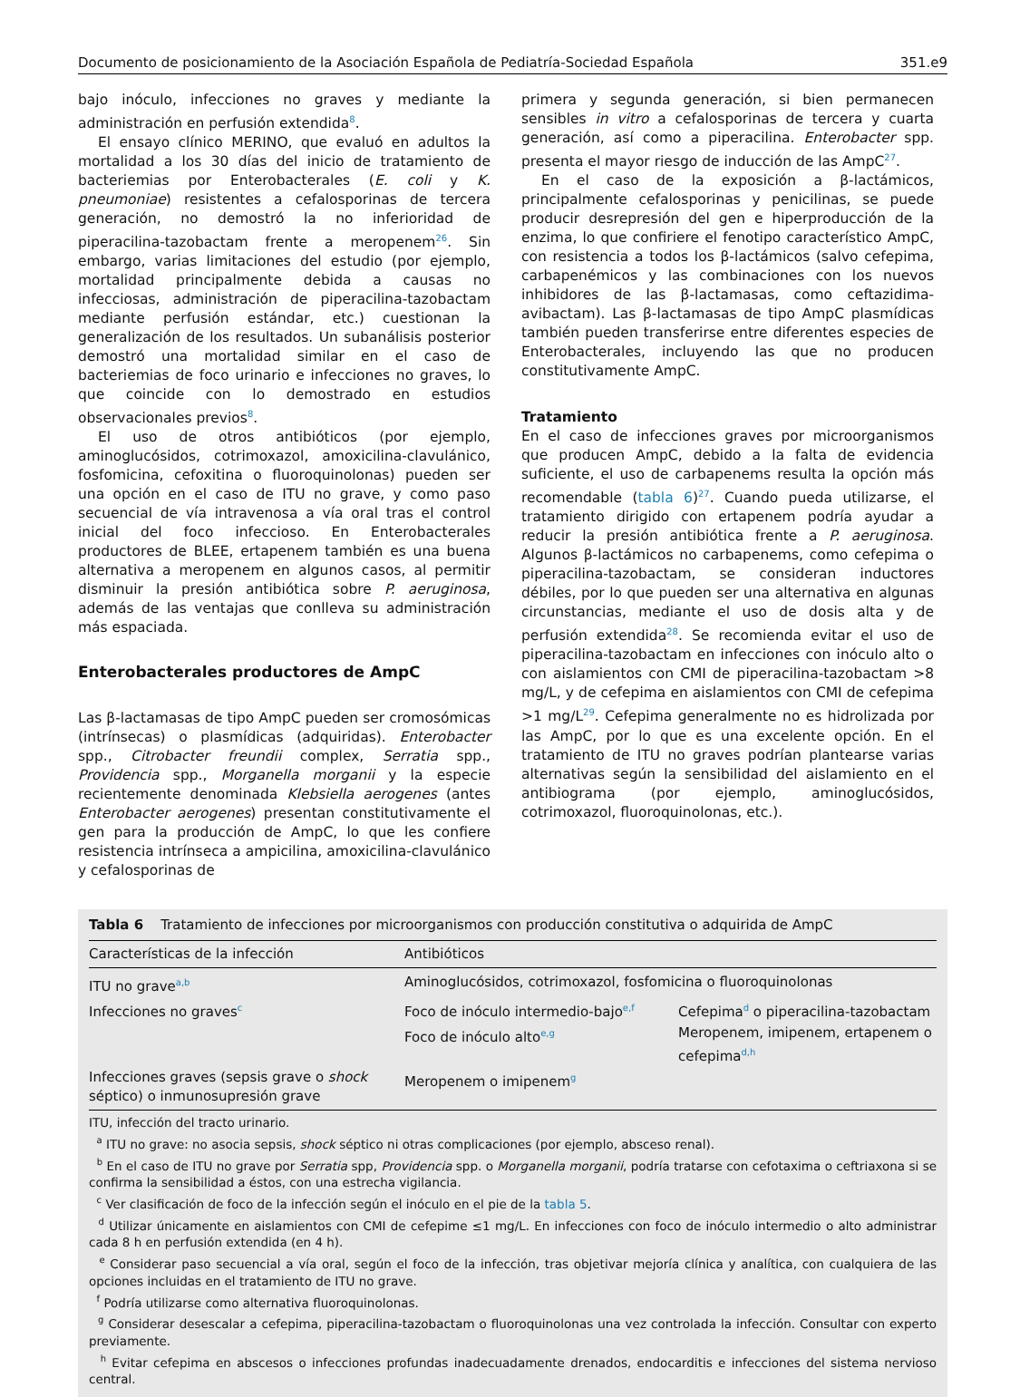Documento de posicionamiento de la Asociación Española de Pediatría-Sociedad Española 351.e9
bajo inóculo, infecciones no graves y mediante la administración en perfusión extendida<sup>8</sup>.
El ensayo clínico MERINO, que evaluó en adultos la mortalidad a los 30 días del inicio de tratamiento de bacteriemias por Enterobacterales (E. coli y K. pneumoniae) resistentes a cefalosporinas de tercera generación, no demostró la no inferioridad de piperacilina-tazobactam frente a meropenem<sup>26</sup>. Sin embargo, varias limitaciones del estudio (por ejemplo, mortalidad principalmente debida a causas no infecciosas, administración de piperacilina-tazobactam mediante perfusión estándar, etc.) cuestionan la generalización de los resultados. Un subanálisis posterior demostró una mortalidad similar en el caso de bacteriemias de foco urinario e infecciones no graves, lo que coincide con lo demostrado en estudios observacionales previos<sup>8</sup>.
El uso de otros antibióticos (por ejemplo, aminoglucósidos, cotrimoxazol, amoxicilina-clavulánico, fosfomicina, cefoxitina o fluoroquinolonas) pueden ser una opción en el caso de ITU no grave, y como paso secuencial de vía intravenosa a vía oral tras el control inicial del foco infeccioso. En Enterobacterales productores de BLEE, ertapenem también es una buena alternativa a meropenem en algunos casos, al permitir disminuir la presión antibiótica sobre P. aeruginosa, además de las ventajas que conlleva su administración más espaciada.
Enterobacterales productores de AmpC
Las β-lactamasas de tipo AmpC pueden ser cromosómicas (intrínsecas) o plasmídicas (adquiridas). Enterobacter spp., Citrobacter freundii complex, Serratia spp., Providencia spp., Morganella morganii y la especie recientemente denominada Klebsiella aerogenes (antes Enterobacter aerogenes) presentan constitutivamente el gen para la producción de AmpC, lo que les confiere resistencia intrínseca a ampicilina, amoxicilina-clavulánico y cefalosporinas de
primera y segunda generación, si bien permanecen sensibles in vitro a cefalosporinas de tercera y cuarta generación, así como a piperacilina. Enterobacter spp. presenta el mayor riesgo de inducción de las AmpC<sup>27</sup>.
En el caso de la exposición a β-lactámicos, principalmente cefalosporinas y penicilinas, se puede producir desrepresión del gen e hiperproducción de la enzima, lo que confiriere el fenotipo característico AmpC, con resistencia a todos los β-lactámicos (salvo cefepima, carbapenémicos y las combinaciones con los nuevos inhibidores de las β-lactamasas, como ceftazidima-avibactam). Las β-lactamasas de tipo AmpC plasmídicas también pueden transferirse entre diferentes especies de Enterobacterales, incluyendo las que no producen constitutivamente AmpC.
Tratamiento
En el caso de infecciones graves por microorganismos que producen AmpC, debido a la falta de evidencia suficiente, el uso de carbapenems resulta la opción más recomendable (tabla 6)<sup>27</sup>. Cuando pueda utilizarse, el tratamiento dirigido con ertapenem podría ayudar a reducir la presión antibiótica frente a P. aeruginosa. Algunos β-lactámicos no carbapenems, como cefepima o piperacilina-tazobactam, se consideran inductores débiles, por lo que pueden ser una alternativa en algunas circunstancias, mediante el uso de dosis alta y de perfusión extendida<sup>28</sup>. Se recomienda evitar el uso de piperacilina-tazobactam en infecciones con inóculo alto o con aislamientos con CMI de piperacilina-tazobactam >8 mg/L, y de cefepima en aislamientos con CMI de cefepima >1 mg/L<sup>29</sup>. Cefepima generalmente no es hidrolizada por las AmpC, por lo que es una excelente opción. En el tratamiento de ITU no graves podrían plantearse varias alternativas según la sensibilidad del aislamiento en el antibiograma (por ejemplo, aminoglucósidos, cotrimoxazol, fluoroquinolonas, etc.).
Tabla 6 Tratamiento de infecciones por microorganismos con producción constitutiva o adquirida de AmpC
| Características de la infección | Antibióticos | |
| --- | --- | --- |
| ITU no grave<sup>a,b</sup> | Aminoglucósidos, cotrimoxazol, fosfomicina o fluoroquinolonas | |
| Infecciones no graves<sup>c</sup> | Foco de inóculo intermedio-bajo<sup>e,f</sup> | Cefepima<sup>d</sup> o piperacilina-tazobactam |
| | Foco de inóculo alto<sup>e,g</sup> | Meropenem, imipenem, ertapenem o cefepima<sup>d,h</sup> |
| Infecciones graves (sepsis grave o shock séptico) o inmunosupresión grave | Meropenem o imipenem<sup>g</sup> | |
ITU, infección del tracto urinario.
<sup>a</sup> ITU no grave: no asocia sepsis, shock séptico ni otras complicaciones (por ejemplo, absceso renal).
<sup>b</sup> En el caso de ITU no grave por Serratia spp, Providencia spp. o Morganella morganii, podría tratarse con cefotaxima o ceftriaxona si se confirma la sensibilidad a éstos, con una estrecha vigilancia.
<sup>c</sup> Ver clasificación de foco de la infección según el inóculo en el pie de la tabla 5.
<sup>d</sup> Utilizar únicamente en aislamientos con CMI de cefepime ≤1 mg/L. En infecciones con foco de inóculo intermedio o alto administrar cada 8 h en perfusión extendida (en 4 h).
<sup>e</sup> Considerar paso secuencial a vía oral, según el foco de la infección, tras objetivar mejoría clínica y analítica, con cualquiera de las opciones incluidas en el tratamiento de ITU no grave.
<sup>f</sup> Podría utilizarse como alternativa fluoroquinolonas.
<sup>g</sup> Considerar desescalar a cefepima, piperacilina-tazobactam o fluoroquinolonas una vez controlada la infección. Consultar con experto previamente.
<sup>h</sup> Evitar cefepima en abscesos o infecciones profundas inadecuadamente drenados, endocarditis e infecciones del sistema nervioso central.